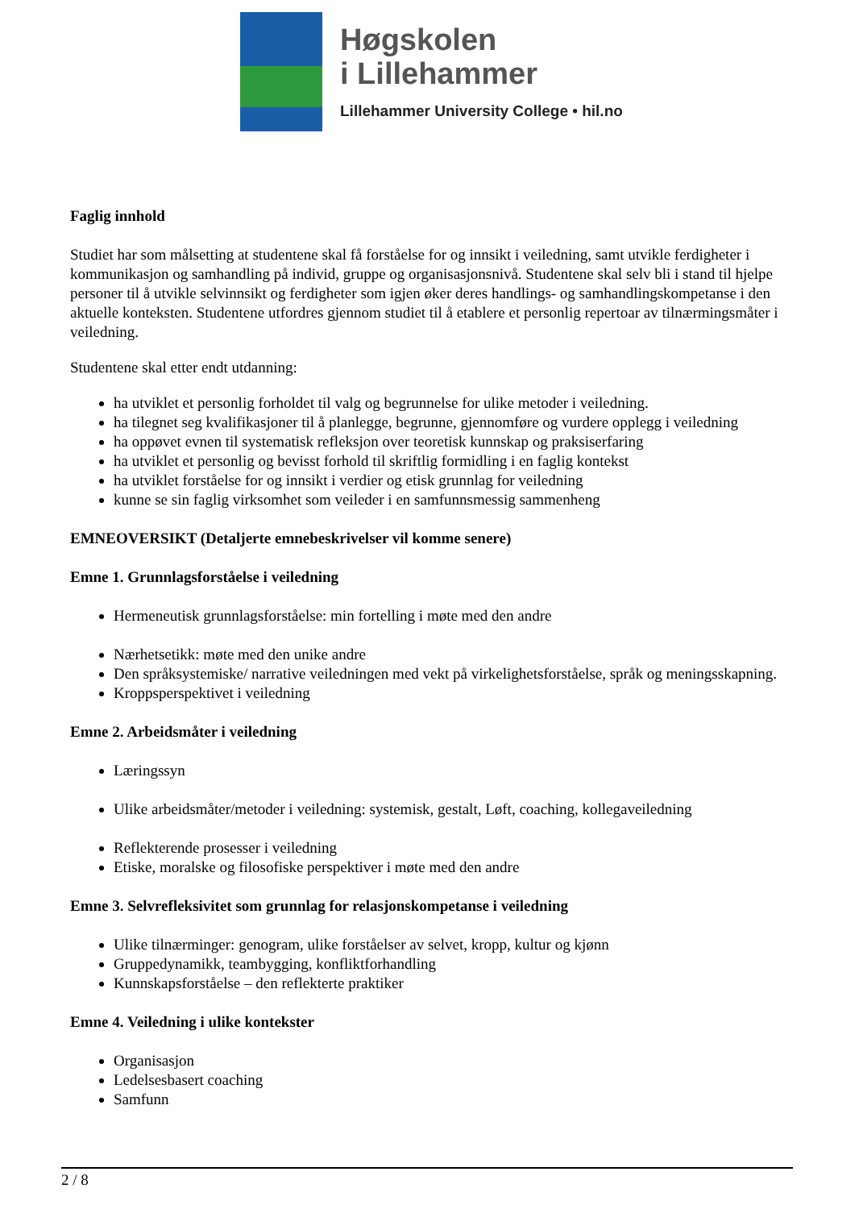Høgskolen
i Lillehammer
Lillehammer University College • hil.no
Faglig innhold
Studiet har som målsetting at studentene skal få forståelse for og innsikt i veiledning, samt utvikle ferdigheter i kommunikasjon og samhandling på individ, gruppe og organisasjonsnivå. Studentene skal selv bli i stand til hjelpe personer til å utvikle selvinnsikt og ferdigheter som igjen øker deres handlings- og samhandlingskompetanse i den aktuelle konteksten. Studentene utfordres gjennom studiet til å etablere et personlig repertoar av tilnærmingsmåter i veiledning.
Studentene skal etter endt utdanning:
ha utviklet et personlig forholdet til valg og begrunnelse for ulike metoder i veiledning.
ha tilegnet seg kvalifikasjoner til å planlegge, begrunne, gjennomføre og vurdere opplegg i veiledning
ha oppøvet evnen til systematisk refleksjon over teoretisk kunnskap og praksiserfaring
ha utviklet et personlig og bevisst forhold til skriftlig formidling i en faglig kontekst
ha utviklet forståelse for og innsikt i verdier og etisk grunnlag for veiledning
kunne se sin faglig virksomhet som veileder i en samfunnsmessig sammenheng
EMNEOVERSIKT (Detaljerte emnebeskrivelser vil komme senere)
Emne 1. Grunnlagsforståelse i veiledning
Hermeneutisk grunnlagsforståelse: min fortelling i møte med den andre
Nærhetsetikk: møte med den unike andre
Den språksystemiske/ narrative veiledningen med vekt på virkelighetsforståelse, språk og meningsskapning.
Kroppsperspektivet i veiledning
Emne 2. Arbeidsmåter i veiledning
Læringssyn
Ulike arbeidsmåter/metoder i veiledning: systemisk, gestalt, Løft, coaching, kollegaveiledning
Reflekterende prosesser i veiledning
Etiske, moralske og filosofiske perspektiver i møte med den andre
Emne 3. Selvrefleksivitet som grunnlag for relasjonskompetanse i veiledning
Ulike tilnærminger: genogram, ulike forståelser av selvet, kropp, kultur og kjønn
Gruppedynamikk, teambygging, konfliktforhandling
Kunnskapsforståelse – den reflekterte praktiker
Emne 4. Veiledning i ulike kontekster
Organisasjon
Ledelsesbasert coaching
Samfunn
2 / 8